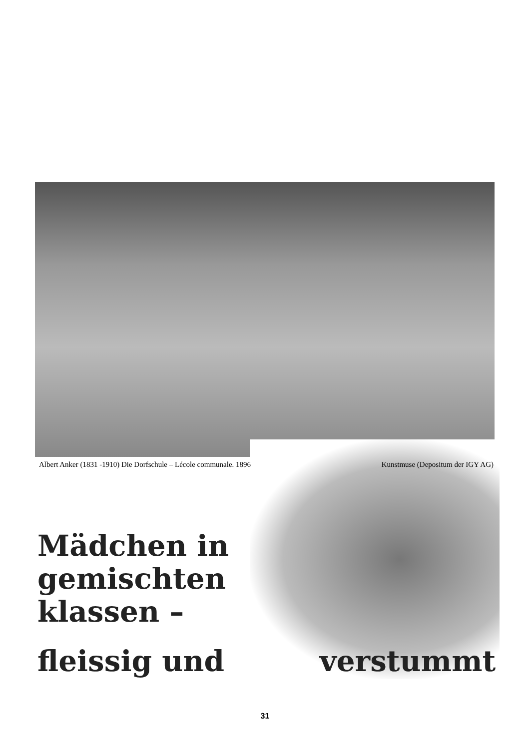Albert Anker (1831 -1910) Die Dorfschule – Lécole communale. 1896 Kunstmuse (Depositum der IGY AG)
Mädchen in
gemischten
klassen –
fleissig und verstummt
31